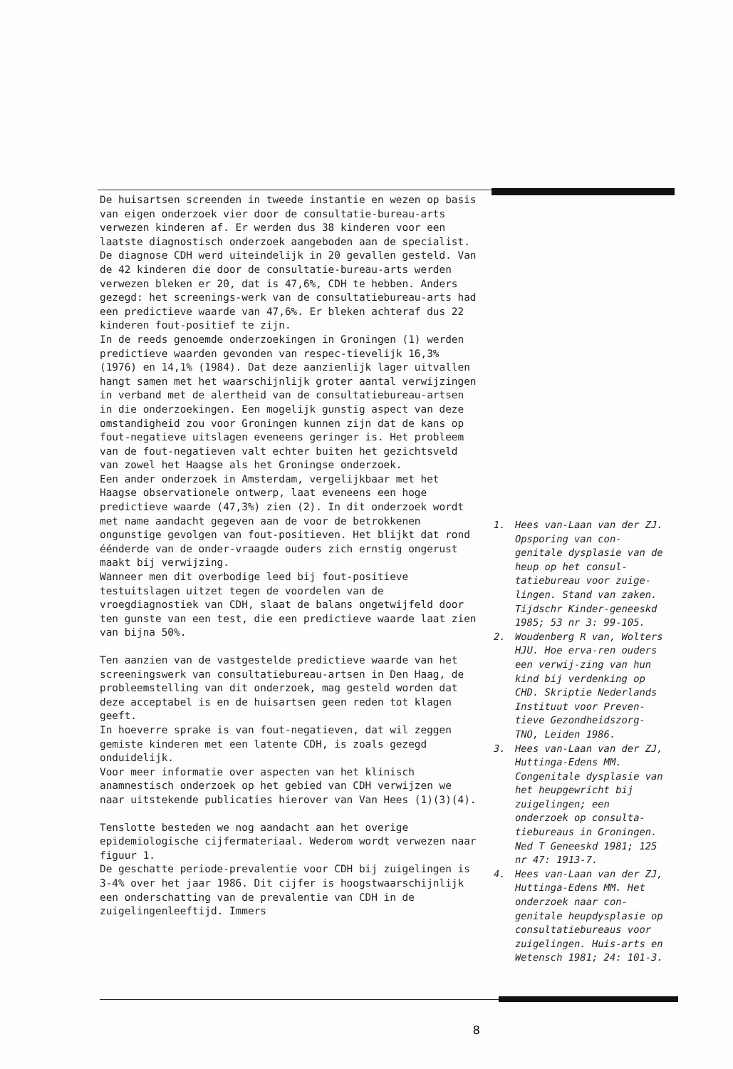De huisartsen screenden in tweede instantie en wezen op basis van eigen onderzoek vier door de consultatie-bureau-arts verwezen kinderen af. Er werden dus 38 kinderen voor een laatste diagnostisch onderzoek aangeboden aan de specialist.
De diagnose CDH werd uiteindelijk in 20 gevallen gesteld. Van de 42 kinderen die door de consultatie-bureau-arts werden verwezen bleken er 20, dat is 47,6%, CDH te hebben. Anders gezegd: het screenings-werk van de consultatiebureau-arts had een predictieve waarde van 47,6%. Er bleken achteraf dus 22 kinderen fout-positief te zijn.
In de reeds genoemde onderzoekingen in Groningen (1) werden predictieve waarden gevonden van respec-tievelijk 16,3% (1976) en 14,1% (1984). Dat deze aanzienlijk lager uitvallen hangt samen met het waarschijnlijk groter aantal verwijzingen in verband met de alertheid van de consultatiebureau-artsen in die onderzoekingen. Een mogelijk gunstig aspect van deze omstandigheid zou voor Groningen kunnen zijn dat de kans op fout-negatieve uitslagen eveneens geringer is. Het probleem van de fout-negatieven valt echter buiten het gezichtsveld van zowel het Haagse als het Groningse onderzoek.
Een ander onderzoek in Amsterdam, vergelijkbaar met het Haagse observationele ontwerp, laat eveneens een hoge predictieve waarde (47,3%) zien (2). In dit onderzoek wordt met name aandacht gegeven aan de voor de betrokkenen ongunstige gevolgen van fout-positieven. Het blijkt dat rond éénderde van de onder-vraagde ouders zich ernstig ongerust maakt bij verwijzing.
Wanneer men dit overbodige leed bij fout-positieve testuitslagen uitzet tegen de voordelen van de vroegdiagnostiek van CDH, slaat de balans ongetwijfeld door ten gunste van een test, die een predictieve waarde laat zien van bijna 50%.
Ten aanzien van de vastgestelde predictieve waarde van het screeningswerk van consultatiebureau-artsen in Den Haag, de probleemstelling van dit onderzoek, mag gesteld worden dat deze acceptabel is en de huisartsen geen reden tot klagen geeft.
In hoeverre sprake is van fout-negatieven, dat wil zeggen gemiste kinderen met een latente CDH, is zoals gezegd onduidelijk.
Voor meer informatie over aspecten van het klinisch anamnestisch onderzoek op het gebied van CDH verwijzen we naar uitstekende publicaties hierover van Van Hees (1)(3)(4).
Tenslotte besteden we nog aandacht aan het overige epidemiologische cijfermateriaal. Wederom wordt verwezen naar figuur 1.
De geschatte periode-prevalentie voor CDH bij zuigelingen is 3-4% over het jaar 1986. Dit cijfer is hoogstwaarschijnlijk een onderschatting van de prevalentie van CDH in de zuigelingenleeftijd. Immers
1. Hees van-Laan van der ZJ. Opsporing van con-genitale dysplasie van de heup op het consul-tatiebureau voor zuige-lingen. Stand van zaken. Tijdschr Kinder-geneeskd 1985; 53 nr 3: 99-105.
2. Woudenberg R van, Wolters HJU. Hoe erva-ren ouders een verwij-zing van hun kind bij verdenking op CHD. Skriptie Nederlands Instituut voor Preven-tieve Gezondheidszorg-TNO, Leiden 1986.
3. Hees van-Laan van der ZJ, Huttinga-Edens MM. Congenitale dysplasie van het heupgewricht bij zuigelingen; een onderzoek op consulta-tiebureaus in Groningen. Ned T Geneeskd 1981; 125 nr 47: 1913-7.
4. Hees van-Laan van der ZJ, Huttinga-Edens MM. Het onderzoek naar con-genitale heupdysplasie op consultatiebureaus voor zuigelingen. Huis-arts en Wetensch 1981; 24: 101-3.
8